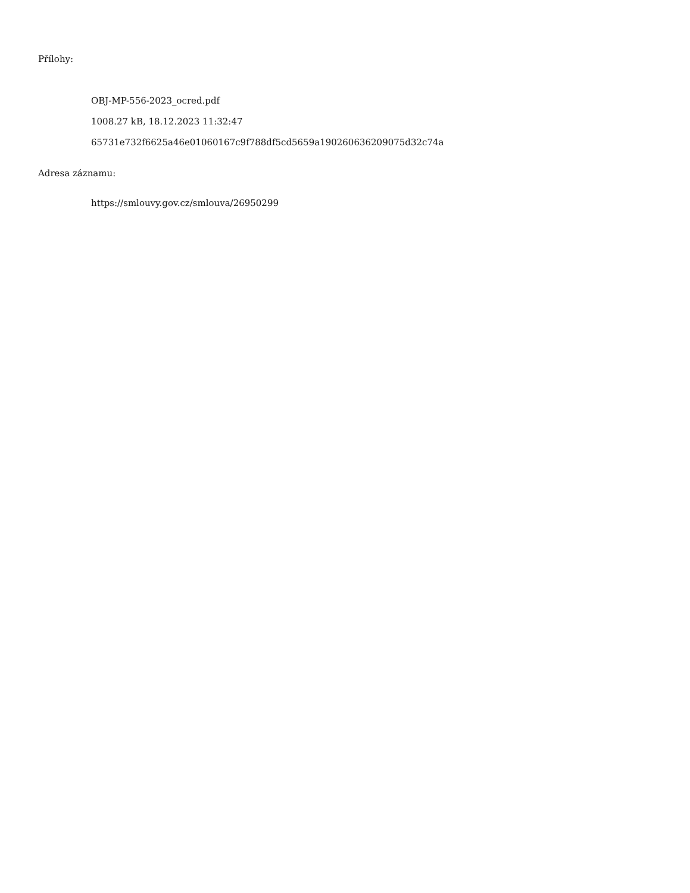Přílohy:
OBJ-MP-556-2023_ocred.pdf
1008.27 kB, 18.12.2023 11:32:47
65731e732f6625a46e01060167c9f788df5cd5659a190260636209075d32c74a
Adresa záznamu:
https://smlouvy.gov.cz/smlouva/26950299